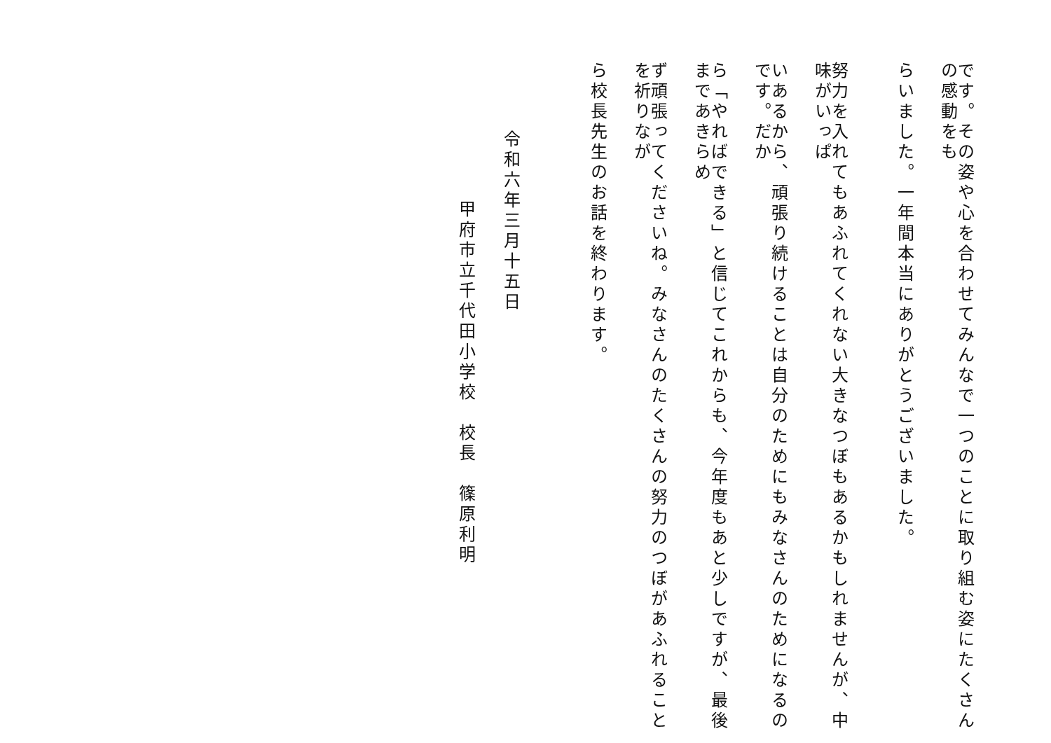です。その姿や心を合わせてみんなで一つのことに取り組む姿にたくさんの感動をも
らいました。一年間本当にありがとうございました。
努力を入れてもあふれてくれない大きなつぼもあるかもしれませんが、中味がいっぱ
いあるから、頑張り続けることは自分のためにもみなさんのためになるのです。だか
ら「やればできる」と信じてこれからも、今年度もあと少しですが、最後まであきらめ
ず頑張ってくださいね。みなさんのたくさんの努力のつぼがあふれることを祈りなが
ら校長先生のお話を終わります。
令和六年三月十五日
甲府市立千代田小学校　校長　篠原利明